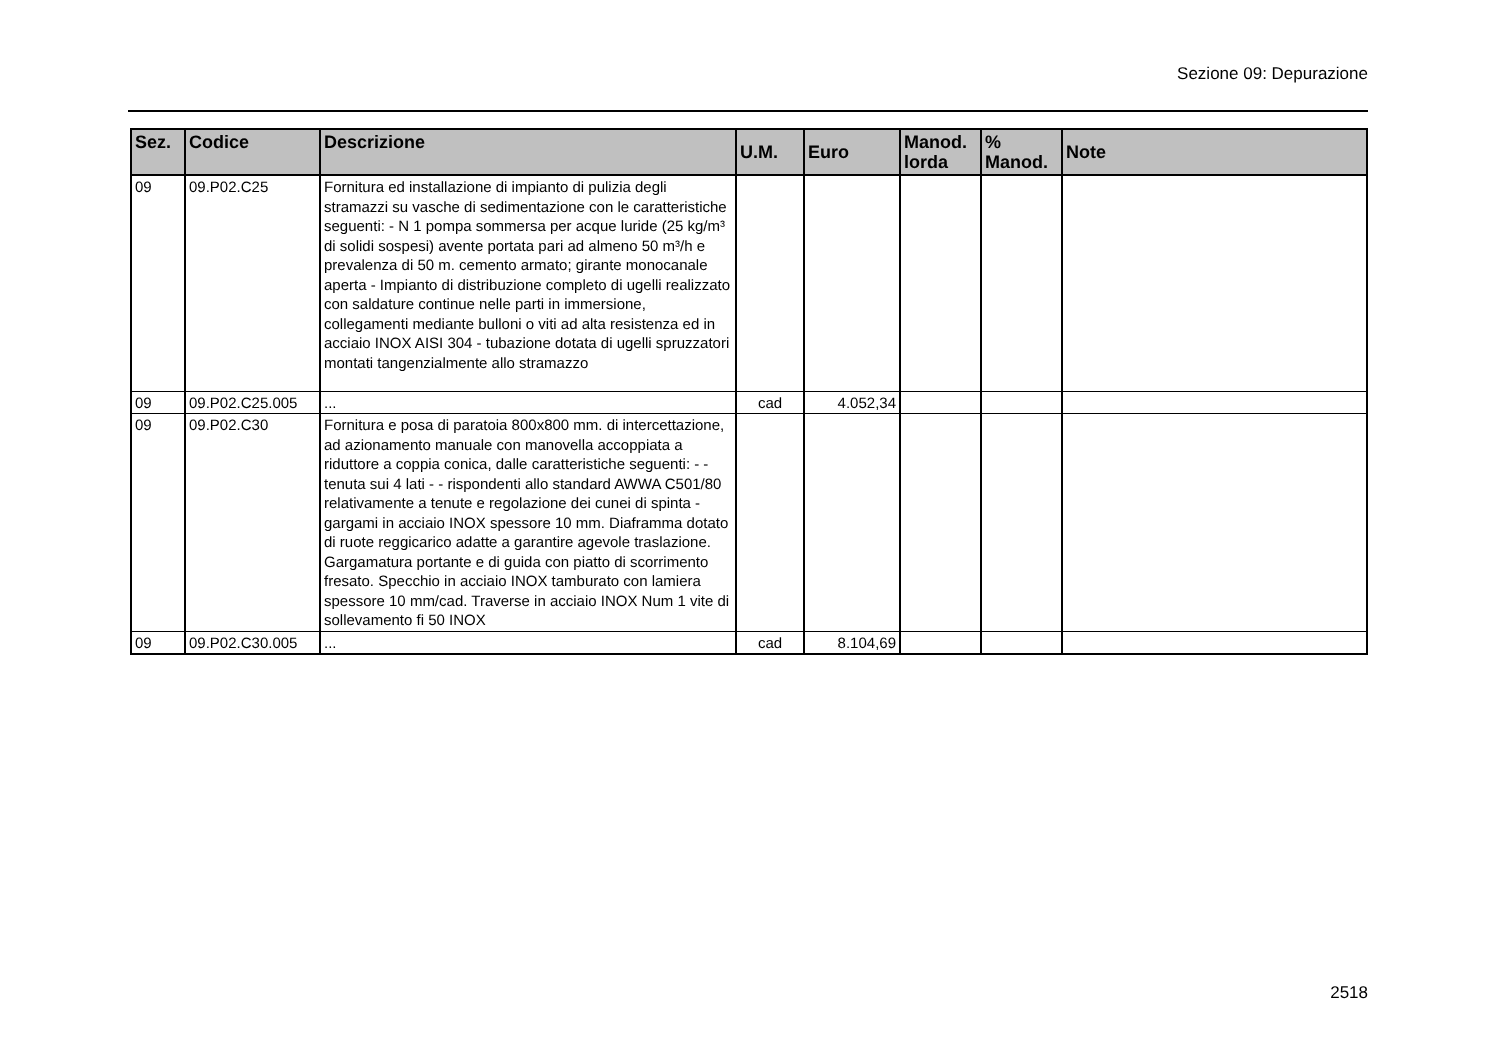Sezione 09: Depurazione
| Sez. | Codice | Descrizione | U.M. | Euro | Manod. lorda | % Manod. | Note |
| --- | --- | --- | --- | --- | --- | --- | --- |
| 09 | 09.P02.C25 | Fornitura ed installazione di impianto di pulizia degli stramazzi su vasche di sedimentazione con le caratteristiche seguenti: - N 1 pompa sommersa per acque luride (25 kg/m³ di solidi sospesi) avente portata pari ad almeno 50 m³/h e prevalenza di 50 m. cemento armato; girante monocanale aperta - Impianto di distribuzione completo di ugelli realizzato con saldature continue nelle parti in immersione, collegamenti mediante bulloni o viti ad alta resistenza ed in acciaio INOX AISI 304 - tubazione dotata di ugelli spruzzatori montati tangenzialmente allo stramazzo | | | | | |
| 09 | 09.P02.C25.005 | ... | cad | 4.052,34 | | | |
| 09 | 09.P02.C30 | Fornitura e posa di paratoia 800x800 mm. di intercettazione, ad azionamento manuale con manovella accoppiata a riduttore a coppia conica, dalle caratteristiche seguenti: - - tenuta sui 4 lati - - rispondenti allo standard AWWA C501/80 relativamente a tenute e regolazione dei cunei di spinta - gargami in acciaio INOX spessore 10 mm. Diaframma dotato di ruote reggicarico adatte a garantire agevole traslazione. Gargamatura portante e di guida con piatto di scorrimento fresato. Specchio in acciaio INOX tamburato con lamiera spessore 10 mm/cad. Traverse in acciaio INOX Num 1 vite di sollevamento fi 50 INOX | | | | | |
| 09 | 09.P02.C30.005 | ... | cad | 8.104,69 | | | |
2518